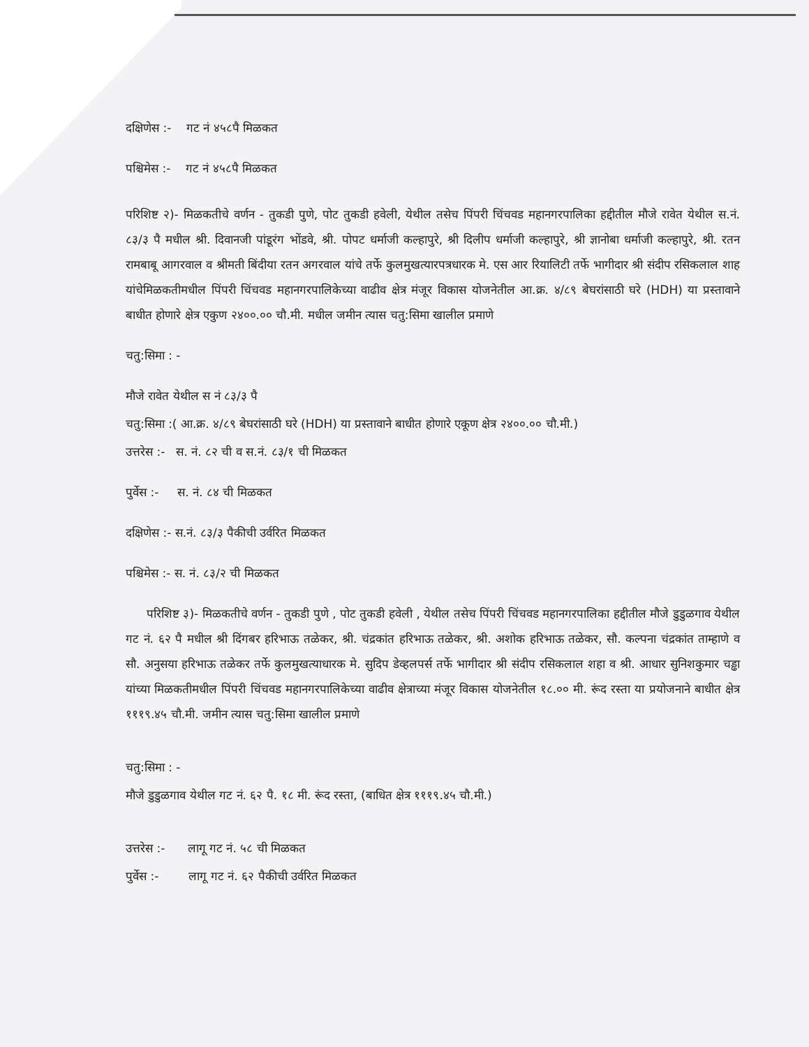दक्षिणेस :- गट नं ४५८पै मिळकत
पश्चिमेस :- गट नं ४५८पै मिळकत
परिशिष्ट २)- मिळकतीचे वर्णन - तुकडी पुणे, पोट तुकडी हवेली, येथील तसेच पिंपरी चिंचवड महानगरपालिका हद्दीतील मौजे रावेत येथील स.नं. ८३/३ पै मधील श्री. दिवानजी पांडूरंग भोंडवे, श्री. पोपट धर्माजी कल्हापुरे, श्री दिलीप धर्माजी कल्हापुरे, श्री ज्ञानोबा धर्माजी कल्हापुरे, श्री. रतन रामबाबू आगरवाल व श्रीमती बिंदीया रतन अगरवाल यांचे तर्फे कुलमुखत्यारपत्रधारक मे. एस आर रियालिटी तर्फे भागीदार श्री संदीप रसिकलाल शाह यांचेमिळकतीमधील पिंपरी चिंचवड महानगरपालिकेच्या वाढीव क्षेत्र मंजूर विकास योजनेतील आ.क्र. ४/८९ बेघरांसाठी घरे (HDH) या प्रस्तावाने बाधीत होणारे क्षेत्र एकुण २४००.०० चौ.मी. मधील जमीन त्यास चतु:सिमा खालील प्रमाणे
चतु:सिमा : -
मौजे रावेत येथील स नं ८३/३ पै
चतु:सिमा :( आ.क्र. ४/८९ बेघरांसाठी घरे (HDH) या प्रस्तावाने बाधीत होणारे एकूण क्षेत्र २४००.०० चौ.मी.)
उत्तरेस :- स. नं. ८२ ची व स.नं. ८३/१ ची मिळकत
पुर्वेस :- स. नं. ८४ ची मिळकत
दक्षिणेस :- स.नं. ८३/३ पैकीची उर्वरित मिळकत
पश्चिमेस :- स. नं. ८३/२ ची मिळकत
परिशिष्ट ३)- मिळकतीचे वर्णन - तुकडी पुणे , पोट तुकडी हवेली , येथील तसेच पिंपरी चिंचवड महानगरपालिका हद्दीतील मौजे डुडुळगाव येथील गट नं. ६२ पै मधील श्री दिंगबर हरिभाऊ तळेकर, श्री. चंद्रकांत हरिभाऊ तळेकर, श्री. अशोक हरिभाऊ तळेकर, सौ. कल्पना चंद्रकांत ताम्हाणे व सौ. अनुसया हरिभाऊ तळेकर तर्फे कुलमुखत्याधारक मे. सुदिप डेव्हलपर्स तर्फे भागीदार श्री संदीप रसिकलाल शहा व श्री. आधार सुनिशकुमार चड्ढा यांच्या मिळकतीमधील पिंपरी चिंचवड महानगरपालिकेच्या वाढीव क्षेत्राच्या मंजूर विकास योजनेतील १८.०० मी. रूंद रस्ता या प्रयोजनाने बाधीत क्षेत्र १११९.४५ चौ.मी. जमीन त्यास चतु:सिमा खालील प्रमाणे
चतु:सिमा : -
मौजे डुडुळगाव येथील गट नं. ६२ पै. १८ मी. रूंद रस्ता, (बाधित क्षेत्र १११९.४५ चौ.मी.)
उत्तरेस :- लागू गट नं. ५८ ची मिळकत
पुर्वेस :- लागू गट नं. ६२ पैकीची उर्वरित मिळकत